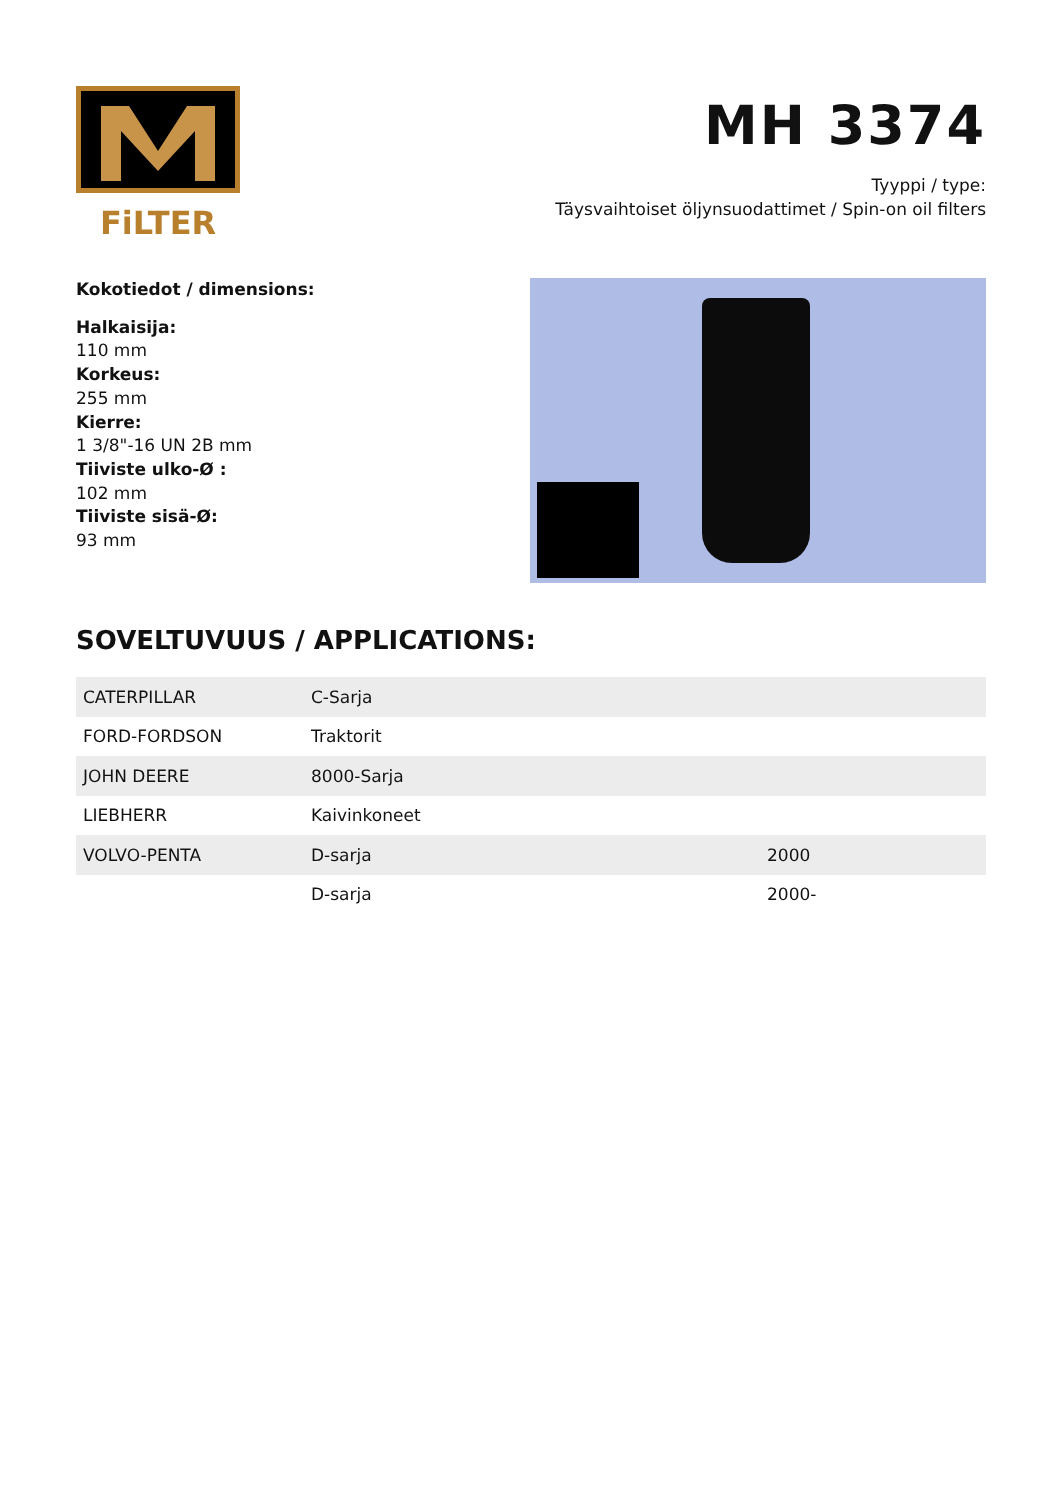FiLTER
MH 3374
Tyyppi / type:
Täysvaihtoiset öljynsuodattimet / Spin-on oil filters
Kokotiedot / dimensions:
Halkaisija:
110 mm
Korkeus:
255 mm
Kierre:
1 3/8"-16 UN 2B mm
Tiiviste ulko-Ø :
102 mm
Tiiviste sisä-Ø:
93 mm
SOVELTUVUUS / APPLICATIONS:
| CATERPILLAR | C-Sarja | |
| FORD-FORDSON | Traktorit | |
| JOHN DEERE | 8000-Sarja | |
| LIEBHERR | Kaivinkoneet | |
| VOLVO-PENTA | D-sarja | 2000 |
| | D-sarja | 2000- |